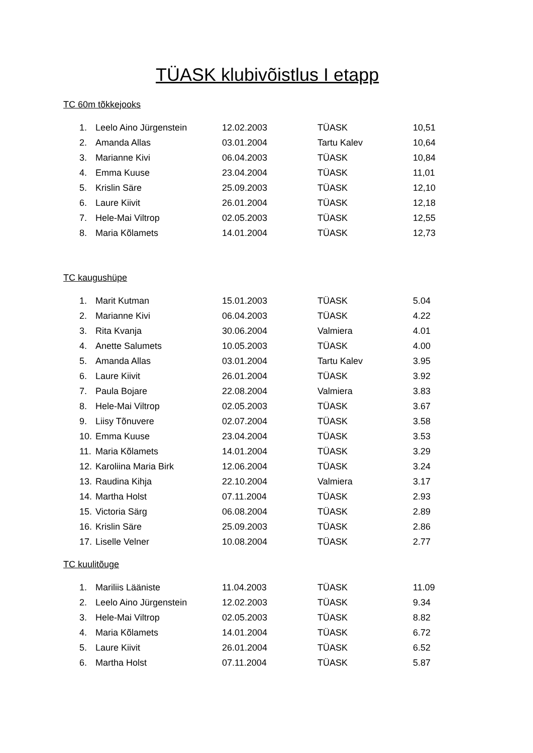TÜASK klubivõistlus I etapp
TC 60m tõkkejooks
| 1. | Leelo Aino Jürgenstein | 12.02.2003 | TÜASK | 10,51 |
| 2. | Amanda Allas | 03.01.2004 | Tartu Kalev | 10,64 |
| 3. | Marianne Kivi | 06.04.2003 | TÜASK | 10,84 |
| 4. | Emma Kuuse | 23.04.2004 | TÜASK | 11,01 |
| 5. | Krislin Säre | 25.09.2003 | TÜASK | 12,10 |
| 6. | Laure Kiivit | 26.01.2004 | TÜASK | 12,18 |
| 7. | Hele-Mai Viltrop | 02.05.2003 | TÜASK | 12,55 |
| 8. | Maria Kõlamets | 14.01.2004 | TÜASK | 12,73 |
TC kaugushüpe
| 1. | Marit Kutman | 15.01.2003 | TÜASK | 5.04 |
| 2. | Marianne Kivi | 06.04.2003 | TÜASK | 4.22 |
| 3. | Rita Kvanja | 30.06.2004 | Valmiera | 4.01 |
| 4. | Anette Salumets | 10.05.2003 | TÜASK | 4.00 |
| 5. | Amanda Allas | 03.01.2004 | Tartu Kalev | 3.95 |
| 6. | Laure Kiivit | 26.01.2004 | TÜASK | 3.92 |
| 7. | Paula Bojare | 22.08.2004 | Valmiera | 3.83 |
| 8. | Hele-Mai Viltrop | 02.05.2003 | TÜASK | 3.67 |
| 9. | Liisy Tõnuvere | 02.07.2004 | TÜASK | 3.58 |
| 10. | Emma Kuuse | 23.04.2004 | TÜASK | 3.53 |
| 11. | Maria Kõlamets | 14.01.2004 | TÜASK | 3.29 |
| 12. | Karoliina Maria Birk | 12.06.2004 | TÜASK | 3.24 |
| 13. | Raudina Kihja | 22.10.2004 | Valmiera | 3.17 |
| 14. | Martha Holst | 07.11.2004 | TÜASK | 2.93 |
| 15. | Victoria Särg | 06.08.2004 | TÜASK | 2.89 |
| 16. | Krislin Säre | 25.09.2003 | TÜASK | 2.86 |
| 17. | Liselle Velner | 10.08.2004 | TÜASK | 2.77 |
TC kuulitõuge
| 1. | Mariliis Lääniste | 11.04.2003 | TÜASK | 11.09 |
| 2. | Leelo Aino Jürgenstein | 12.02.2003 | TÜASK | 9.34 |
| 3. | Hele-Mai Viltrop | 02.05.2003 | TÜASK | 8.82 |
| 4. | Maria Kõlamets | 14.01.2004 | TÜASK | 6.72 |
| 5. | Laure Kiivit | 26.01.2004 | TÜASK | 6.52 |
| 6. | Martha Holst | 07.11.2004 | TÜASK | 5.87 |